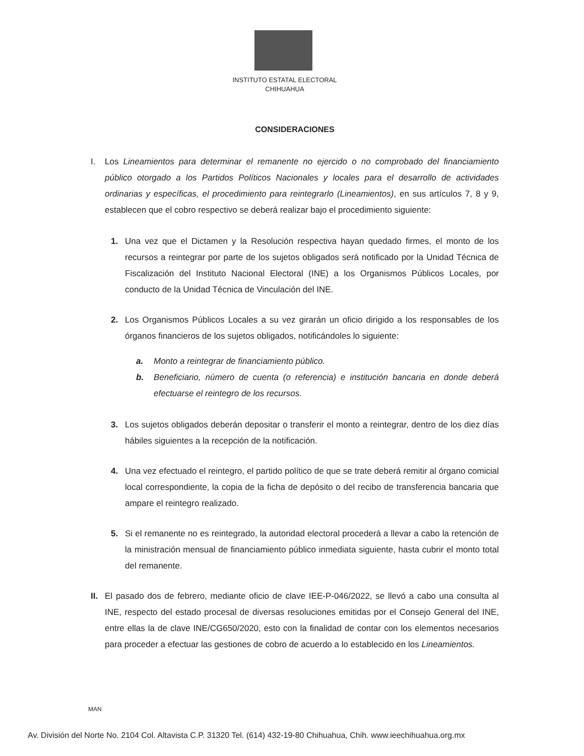INSTITUTO ESTATAL ELECTORAL
CHIHUAHUA
CONSIDERACIONES
I. Los Lineamientos para determinar el remanente no ejercido o no comprobado del financiamiento público otorgado a los Partidos Políticos Nacionales y locales para el desarrollo de actividades ordinarias y específicas, el procedimiento para reintegrarlo (Lineamientos), en sus artículos 7, 8 y 9, establecen que el cobro respectivo se deberá realizar bajo el procedimiento siguiente:
1. Una vez que el Dictamen y la Resolución respectiva hayan quedado firmes, el monto de los recursos a reintegrar por parte de los sujetos obligados será notificado por la Unidad Técnica de Fiscalización del Instituto Nacional Electoral (INE) a los Organismos Públicos Locales, por conducto de la Unidad Técnica de Vinculación del INE.
2. Los Organismos Públicos Locales a su vez girarán un oficio dirigido a los responsables de los órganos financieros de los sujetos obligados, notificándoles lo siguiente:
a. Monto a reintegrar de financiamiento público.
b. Beneficiario, número de cuenta (o referencia) e institución bancaria en donde deberá efectuarse el reintegro de los recursos.
3. Los sujetos obligados deberán depositar o transferir el monto a reintegrar, dentro de los diez días hábiles siguientes a la recepción de la notificación.
4. Una vez efectuado el reintegro, el partido político de que se trate deberá remitir al órgano comicial local correspondiente, la copia de la ficha de depósito o del recibo de transferencia bancaria que ampare el reintegro realizado.
5. Si el remanente no es reintegrado, la autoridad electoral procederá a llevar a cabo la retención de la ministración mensual de financiamiento público inmediata siguiente, hasta cubrir el monto total del remanente.
II.
El pasado dos de febrero, mediante oficio de clave IEE-P-046/2022, se llevó a cabo una consulta al INE, respecto del estado procesal de diversas resoluciones emitidas por el Consejo General del INE, entre ellas la de clave INE/CG650/2020, esto con la finalidad de contar con los elementos necesarios para proceder a efectuar las gestiones de cobro de acuerdo a lo establecido en los Lineamientos.
MAN
Av. División del Norte No. 2104 Col. Altavista C.P. 31320 Tel. (614) 432-19-80 Chihuahua, Chih. www.ieechihuahua.org.mx